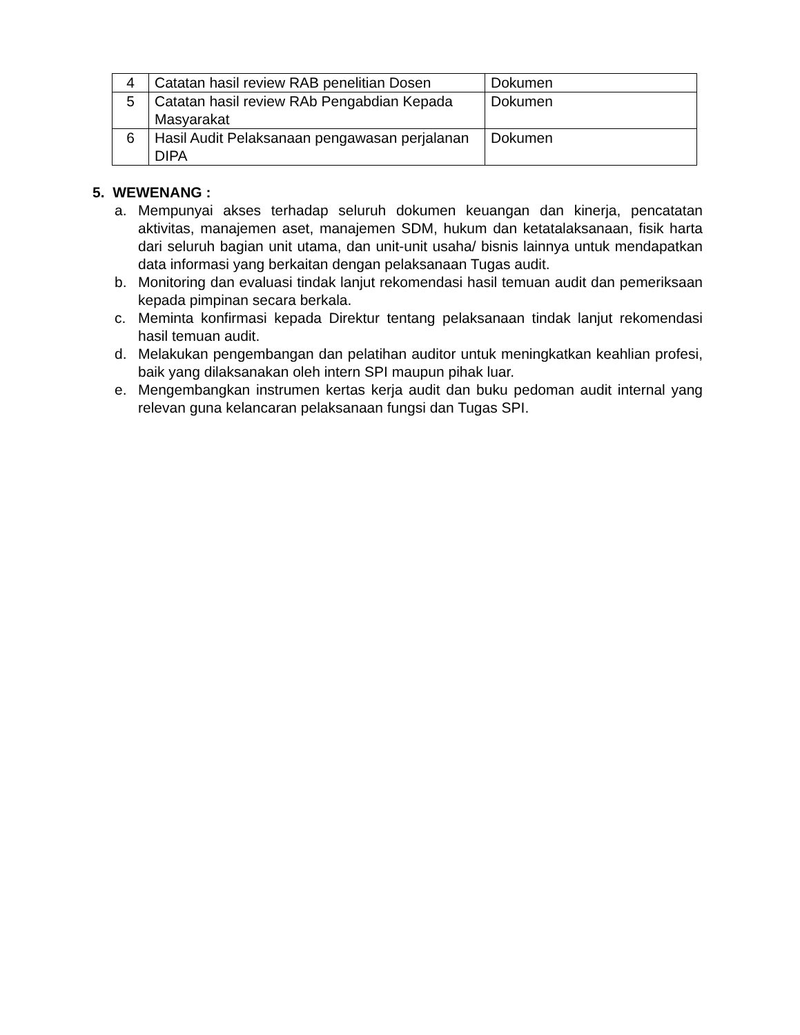| 4 | Catatan hasil review RAB penelitian Dosen | Dokumen |
| 5 | Catatan hasil review RAb Pengabdian Kepada Masyarakat | Dokumen |
| 6 | Hasil Audit Pelaksanaan pengawasan perjalanan DIPA | Dokumen |
5. WEWENANG :
a. Mempunyai akses terhadap seluruh dokumen keuangan dan kinerja, pencatatan aktivitas, manajemen aset, manajemen SDM, hukum dan ketatalaksanaan, fisik harta dari seluruh bagian unit utama, dan unit-unit usaha/ bisnis lainnya untuk mendapatkan data informasi yang berkaitan dengan pelaksanaan Tugas audit.
b. Monitoring dan evaluasi tindak lanjut rekomendasi hasil temuan audit dan pemeriksaan kepada pimpinan secara berkala.
c. Meminta konfirmasi kepada Direktur tentang pelaksanaan tindak lanjut rekomendasi hasil temuan audit.
d. Melakukan pengembangan dan pelatihan auditor untuk meningkatkan keahlian profesi, baik yang dilaksanakan oleh intern SPI maupun pihak luar.
e. Mengembangkan instrumen kertas kerja audit dan buku pedoman audit internal yang relevan guna kelancaran pelaksanaan fungsi dan Tugas SPI.